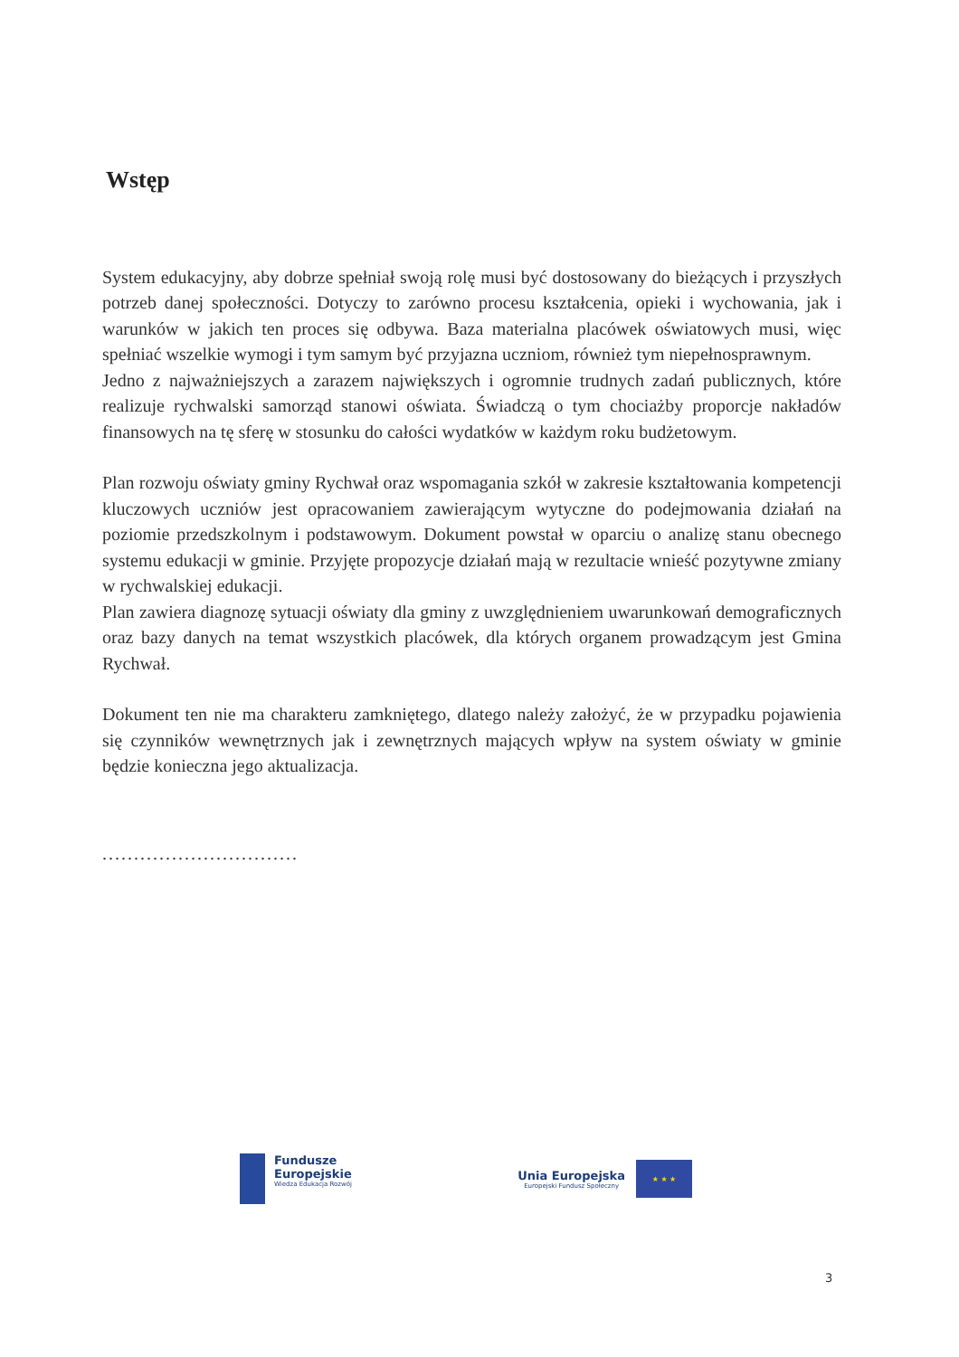Wstęp
System edukacyjny, aby dobrze spełniał swoją rolę musi być dostosowany do bieżących i przyszłych potrzeb danej społeczności. Dotyczy to zarówno procesu kształcenia, opieki i wychowania, jak i warunków w jakich ten proces się odbywa. Baza materialna placówek oświatowych musi, więc spełniać wszelkie wymogi i tym samym być przyjazna uczniom, również tym niepełnosprawnym.
Jedno z najważniejszych a zarazem największych i ogromnie trudnych zadań publicznych, które realizuje rychwalski samorząd stanowi oświata. Świadczą o tym chociażby proporcje nakładów finansowych na tę sferę w stosunku do całości wydatków w każdym roku budżetowym.
Plan rozwoju oświaty gminy Rychwał oraz wspomagania szkół w zakresie kształtowania kompetencji kluczowych uczniów jest opracowaniem zawierającym wytyczne do podejmowania działań na poziomie przedszkolnym i podstawowym. Dokument powstał w oparciu o analizę stanu obecnego systemu edukacji w gminie. Przyjęte propozycje działań mają w rezultacie wnieść pozytywne zmiany w rychwalskiej edukacji.
Plan zawiera diagnozę sytuacji oświaty dla gminy z uwzględnieniem uwarunkowań demograficznych oraz bazy danych na temat wszystkich placówek, dla których organem prowadzącym jest Gmina Rychwał.
Dokument ten nie ma charakteru zamkniętego, dlatego należy założyć, że w przypadku pojawienia się czynników wewnętrznych jak i zewnętrznych mających wpływ na system oświaty w gminie będzie konieczna jego aktualizacja.
...............................
Fundusze
Europejskie
Wiedza Edukacja Rozwój
Unia Europejska
Europejski Fundusz Społeczny
★ ★ ★
3